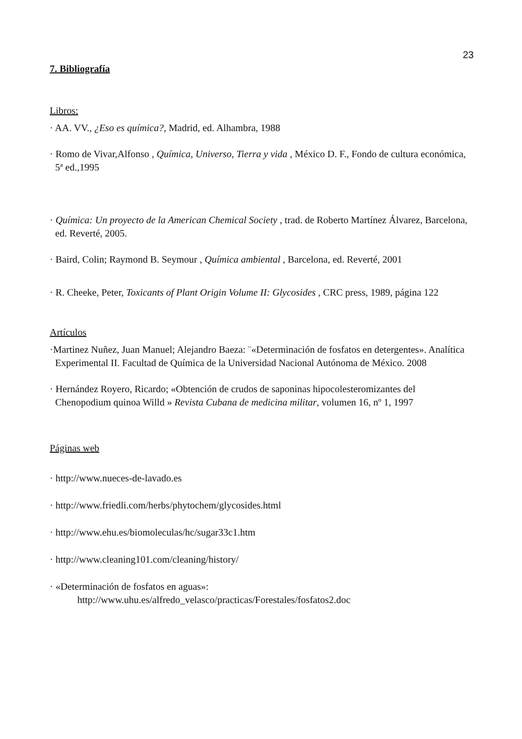23
7. Bibliografía
Libros:
· AA. VV., ¿Eso es química?, Madrid, ed. Alhambra, 1988
· Romo de Vivar,Alfonso , Química, Universo, Tierra y vida , México D. F., Fondo de cultura económica, 5ª ed.,1995
· Química: Un proyecto de la American Chemical Society , trad. de Roberto Martínez Álvarez, Barcelona, ed. Reverté, 2005.
· Baird, Colin; Raymond B. Seymour , Química ambiental , Barcelona, ed. Reverté, 2001
· R. Cheeke, Peter, Toxicants of Plant Origin Volume II: Glycosides , CRC press, 1989, página 122
Artículos
·Martinez Nuñez, Juan Manuel; Alejandro Baeza: ¨«Determinación de fosfatos en detergentes». Analítica Experimental II. Facultad de Química de la Universidad Nacional Autónoma de México. 2008
· Hernández Royero, Ricardo; «Obtención de crudos de saponinas hipocolesteromizantes del Chenopodium quinoa Willd » Revista Cubana de medicina militar, volumen 16, nº 1, 1997
Páginas web
· http://www.nueces-de-lavado.es
· http://www.friedli.com/herbs/phytochem/glycosides.html
· http://www.ehu.es/biomoleculas/hc/sugar33c1.htm
· http://www.cleaning101.com/cleaning/history/
· «Determinación de fosfatos en aguas»:
http://www.uhu.es/alfredo_velasco/practicas/Forestales/fosfatos2.doc